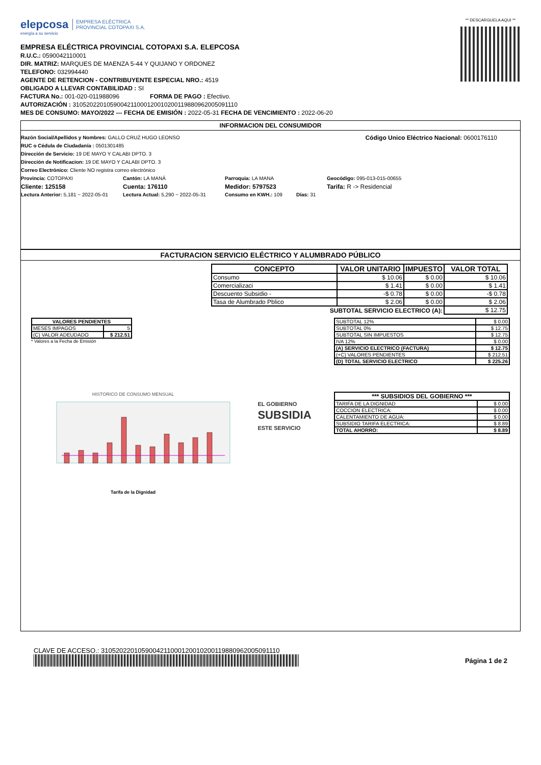elepcosa EMPRESA ELÉCTRICA
PROVINCIAL COTOPAXI S.A.
energía a su servicio
** DESCARGUELA AQUI **
EMPRESA ELÉCTRICA PROVINCIAL COTOPAXI S.A. ELEPCOSA
R.U.C.: 0590042110001
DIR. MATRIZ: MARQUES DE MAENZA 5-44 Y QUIJANO Y ORDONEZ
TELEFONO: 032994440
AGENTE DE RETENCION - CONTRIBUYENTE ESPECIAL NRO.: 4519
OBLIGADO A LLEVAR CONTABILIDAD : SI
FACTURA No.: 001-020-011988096 FORMA DE PAGO : Efectivo.
AUTORIZACIÓN : 3105202201059004211000120010200119880962005091110
MES DE CONSUMO: MAYO/2022 --- FECHA DE EMISIÓN : 2022-05-31 FECHA DE VENCIMIENTO : 2022-06-20
INFORMACION DEL CONSUMIDOR
Razón Social/Apellidos y Nombres: GALLO CRUZ HUGO LEONSO Código Unico Eléctrico Nacional: 0600176110
RUC o Cédula de Ciudadanía : 0501301485
Dirección de Servicio: 19 DE MAYO Y CALABI DPTO. 3
Dirección de Notificacion: 19 DE MAYO Y CALABI DPTO. 3
Correo Electrónico: Cliente NO registra correo electrónico
Provincia: COTOPAXI Cantón: LA MANÁ Parroquia: LA MANA Geocódigo: 095-013-015-00655
Cliente: 125158 Cuenta: 176110 Medidor: 5797523 Tarifa: R -> Residencial
Lectura Anterior: 5,181 ~ 2022-05-01
Lectura Actual: 5,290 ~ 2022-05-31
Consumo en KWH.: 109 Días: 31
FACTURACION SERVICIO ELÉCTRICO Y ALUMBRADO PÚBLICO
| CONCEPTO | VALOR UNITARIO | IMPUESTO | VALOR TOTAL |
| --- | --- | --- | --- |
| Consumo | $ 10.06 | $ 0.00 | $ 10.06 |
| Comercializaci | $ 1.41 | $ 0.00 | $ 1.41 |
| Descuento Subsidio - | -$ 0.78 | $ 0.00 | -$ 0.78 |
| Tasa de Alumbrado Pblico | $ 2.06 | $ 0.00 | $ 2.06 |
| SUBTOTAL SERVICIO ELECTRICO (A): | | | $ 12.75 |
| VALORES PENDIENTES | |
| MESES IMPAGOS | 5 |
| (C) VALOR ADEUDADO | $ 212.51 |
* Valores a la Fecha de Emisión
| SUBTOTAL 12% | $ 0.00 |
| SUBTOTAL 0% | $ 12.75 |
| SUBTOTAL SIN IMPUESTOS | $ 12.75 |
| IVA 12% | $ 0.00 |
| (A) SERVICIO ELECTRICO (FACTURA) | $ 12.75 |
| (+C) VALORES PENDIENTES | $ 212.51 |
| (D) TOTAL SERVICIO ELECTRICO | $ 225.26 |
HISTORICO DE CONSUMO MENSUAL
Tarifa de la Dignidad
EL GOBIERNO
SUBSIDIA
ESTE SERVICIO
| *** SUBSIDIOS DEL GOBIERNO *** | |
| TARIFA DE LA DIGNIDAD | $ 0.00 |
| COCCION ELECTRICA: | $ 0.00 |
| CALENTAMIENTO DE AGUA: | $ 0.00 |
| SUBSIDIO TARIFA ELECTRICA: | $ 8.89 |
| TOTAL AHORRO: | $ 8.89 |
CLAVE DE ACCESO.: 3105202201059004211000120010200119880962005091110
Página 1 de 2